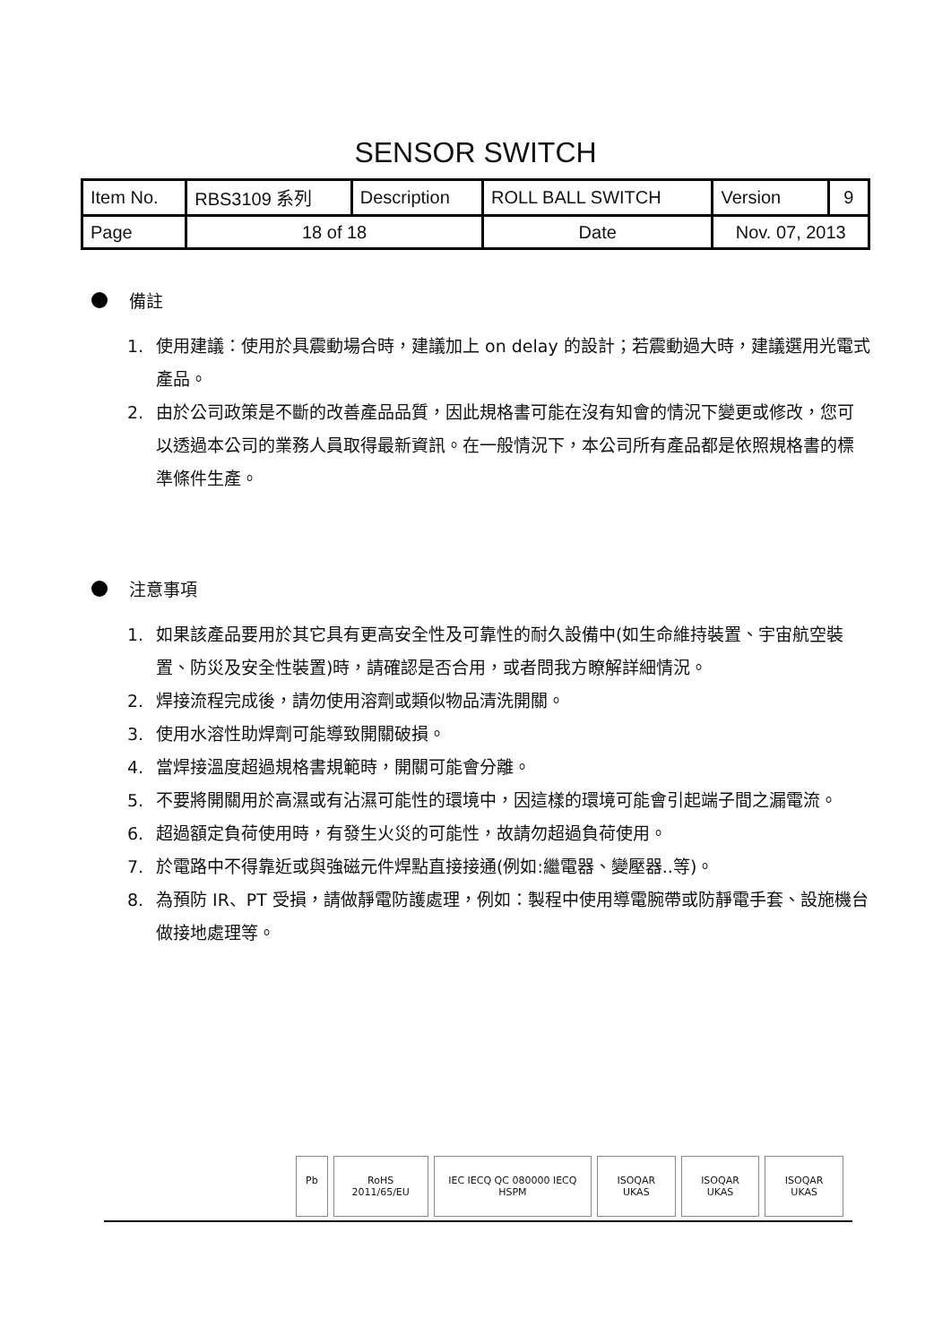SENSOR SWITCH
| Item No. | RBS3109 系列 | Description | ROLL BALL SWITCH | Version | 9 |
| Page | 18 of 18 | | Date | Nov. 07, 2013 | |
備註
1. 使用建議：使用於具震動場合時，建議加上 on delay 的設計；若震動過大時，建議選用光電式產品。
2. 由於公司政策是不斷的改善產品品質，因此規格書可能在沒有知會的情況下變更或修改，您可以透過本公司的業務人員取得最新資訊。在一般情況下，本公司所有產品都是依照規格書的標準條件生產。
注意事項
1. 如果該產品要用於其它具有更高安全性及可靠性的耐久設備中(如生命維持裝置、宇宙航空裝置、防災及安全性裝置)時，請確認是否合用，或者問我方瞭解詳細情況。
2. 焊接流程完成後，請勿使用溶劑或類似物品清洗開關。
3. 使用水溶性助焊劑可能導致開關破損。
4. 當焊接溫度超過規格書規範時，開關可能會分離。
5. 不要將開關用於高濕或有沾濕可能性的環境中，因這樣的環境可能會引起端子間之漏電流。
6. 超過額定負荷使用時，有發生火災的可能性，故請勿超過負荷使用。
7. 於電路中不得靠近或與強磁元件焊點直接接通(例如:繼電器、變壓器..等)。
8. 為預防 IR、PT 受損，請做靜電防護處理，例如：製程中使用導電腕帶或防靜電手套、設施機台做接地處理等。
Pb RoHS 2011/65/EU IEC IECQ QC 080000 IECQ HSPM ISOQAR UKAS ISOQAR UKAS ISOQAR UKAS